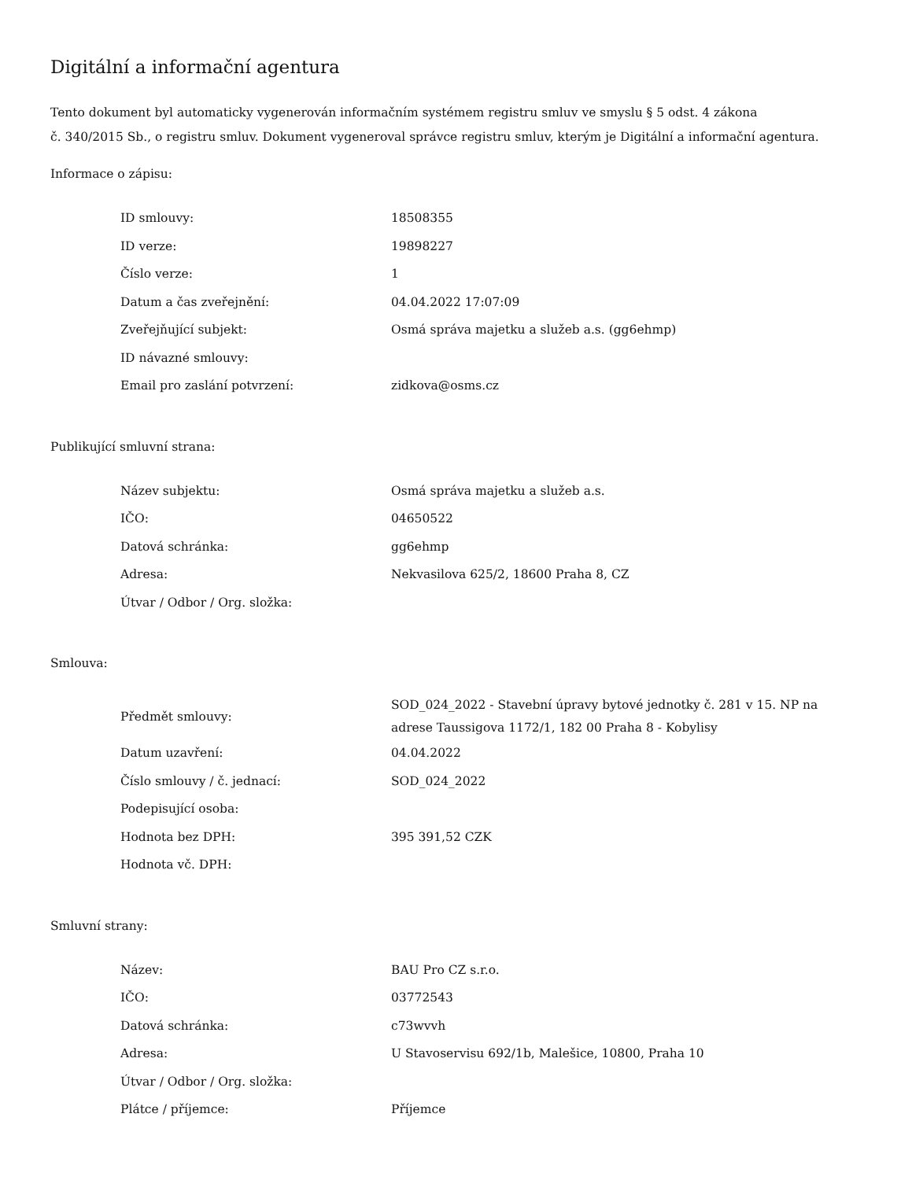Digitální a informační agentura
Tento dokument byl automaticky vygenerován informačním systémem registru smluv ve smyslu § 5 odst. 4 zákona
č. 340/2015 Sb., o registru smluv. Dokument vygeneroval správce registru smluv, kterým je Digitální a informační agentura.
Informace o zápisu:
| ID smlouvy: | 18508355 |
| ID verze: | 19898227 |
| Číslo verze: | 1 |
| Datum a čas zveřejnění: | 04.04.2022 17:07:09 |
| Zveřejňující subjekt: | Osmá správa majetku a služeb a.s. (gg6ehmp) |
| ID návazné smlouvy: | |
| Email pro zaslání potvrzení: | zidkova@osms.cz |
Publikující smluvní strana:
| Název subjektu: | Osmá správa majetku a služeb a.s. |
| IČO: | 04650522 |
| Datová schránka: | gg6ehmp |
| Adresa: | Nekvasilova 625/2, 18600 Praha 8, CZ |
| Útvar / Odbor / Org. složka: | |
Smlouva:
| Předmět smlouvy: | SOD_024_2022 - Stavební úpravy bytové jednotky č. 281 v 15. NP na adrese Taussigova 1172/1, 182 00 Praha 8 - Kobylisy |
| Datum uzavření: | 04.04.2022 |
| Číslo smlouvy / č. jednací: | SOD_024_2022 |
| Podepisující osoba: | |
| Hodnota bez DPH: | 395 391,52 CZK |
| Hodnota vč. DPH: | |
Smluvní strany:
| Název: | BAU Pro CZ s.r.o. |
| IČO: | 03772543 |
| Datová schránka: | c73wvvh |
| Adresa: | U Stavoservisu 692/1b, Malešice, 10800, Praha 10 |
| Útvar / Odbor / Org. složka: | |
| Plátce / příjemce: | Příjemce |